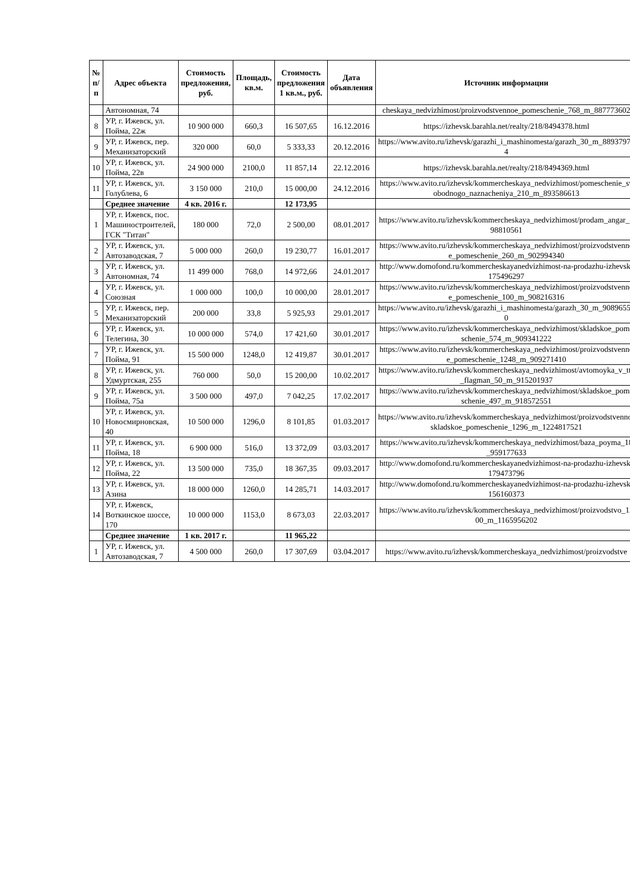| № п/п | Адрес объекта | Стоимость предложения, руб. | Площадь, кв.м. | Стоимость предложения 1 кв.м., руб. | Дата объявления | Источник информации |
| --- | --- | --- | --- | --- | --- | --- |
| | Автономная, 74 | | | | | cheskaya_nedvizhimost/proizvodstvennoe_pomeschenie_768_m_887773602 |
| 8 | УР, г. Ижевск, ул. Пойма, 22ж | 10 900 000 | 660,3 | 16 507,65 | 16.12.2016 | https://izhevsk.barahla.net/realty/218/8494378.html |
| 9 | УР, г. Ижевск, пер. Механизаторский | 320 000 | 60,0 | 5 333,33 | 20.12.2016 | https://www.avito.ru/izhevsk/garazhi_i_mashinomesta/garazh_30_m_889379754 |
| 10 | УР, г. Ижевск, ул. Пойма, 22в | 24 900 000 | 2100,0 | 11 857,14 | 22.12.2016 | https://izhevsk.barahla.net/realty/218/8494369.html |
| 11 | УР, г. Ижевск, ул. Голублева, 6 | 3 150 000 | 210,0 | 15 000,00 | 24.12.2016 | https://www.avito.ru/izhevsk/kommercheskaya_nedvizhimost/pomeschenie_svobodnogo_naznacheniya_210_m_893586613 |
| | Среднее значение | 4 кв. 2016 г. | | 12 173,95 | | |
| 1 | УР, г. Ижевск, пос. Машиностроителей, ГСК "Титан" | 180 000 | 72,0 | 2 500,00 | 08.01.2017 | https://www.avito.ru/izhevsk/kommercheskaya_nedvizhimost/prodam_angar_898810561 |
| 2 | УР, г. Ижевск, ул. Автозаводская, 7 | 5 000 000 | 260,0 | 19 230,77 | 16.01.2017 | https://www.avito.ru/izhevsk/kommercheskaya_nedvizhimost/proizvodstvennoe_pomeschenie_260_m_902994340 |
| 3 | УР, г. Ижевск, ул. Автономная, 74 | 11 499 000 | 768,0 | 14 972,66 | 24.01.2017 | http://www.domofond.ru/kommercheskayanedvizhimost-na-prodazhu-izhevsk-175496297 |
| 4 | УР, г. Ижевск, ул. Союзная | 1 000 000 | 100,0 | 10 000,00 | 28.01.2017 | https://www.avito.ru/izhevsk/kommercheskaya_nedvizhimost/proizvodstvennoe_pomeschenie_100_m_908216316 |
| 5 | УР, г. Ижевск, пер. Механизаторский | 200 000 | 33,8 | 5 925,93 | 29.01.2017 | https://www.avito.ru/izhevsk/garazhi_i_mashinomesta/garazh_30_m_908965560 |
| 6 | УР, г. Ижевск, ул. Телегина, 30 | 10 000 000 | 574,0 | 17 421,60 | 30.01.2017 | https://www.avito.ru/izhevsk/kommercheskaya_nedvizhimost/skladskoe_pomeschenie_574_m_909341222 |
| 7 | УР, г. Ижевск, ул. Пойма, 91 | 15 500 000 | 1248,0 | 12 419,87 | 30.01.2017 | https://www.avito.ru/izhevsk/kommercheskaya_nedvizhimost/proizvodstvennoe_pomeschenie_1248_m_909271410 |
| 8 | УР, г. Ижевск, ул. Удмуртская, 255 | 760 000 | 50,0 | 15 200,00 | 10.02.2017 | https://www.avito.ru/izhevsk/kommercheskaya_nedvizhimost/avtomoyka_v_tts_flagman_50_m_915201937 |
| 9 | УР, г. Ижевск, ул. Пойма, 75а | 3 500 000 | 497,0 | 7 042,25 | 17.02.2017 | https://www.avito.ru/izhevsk/kommercheskaya_nedvizhimost/skladskoe_pomeschenie_497_m_918572551 |
| 10 | УР, г. Ижевск, ул. Новосмирновская, 40 | 10 500 000 | 1296,0 | 8 101,85 | 01.03.2017 | https://www.avito.ru/izhevsk/kommercheskaya_nedvizhimost/proizvodstvenno-skladskoe_pomeschenie_1296_m_1224817521 |
| 11 | УР, г. Ижевск, ул. Пойма, 18 | 6 900 000 | 516,0 | 13 372,09 | 03.03.2017 | https://www.avito.ru/izhevsk/kommercheskaya_nedvizhimost/baza_poyma_18_959177633 |
| 12 | УР, г. Ижевск, ул. Пойма, 22 | 13 500 000 | 735,0 | 18 367,35 | 09.03.2017 | http://www.domofond.ru/kommercheskayanedvizhimost-na-prodazhu-izhevsk-179473796 |
| 13 | УР, г. Ижевск, ул. Азина | 18 000 000 | 1260,0 | 14 285,71 | 14.03.2017 | http://www.domofond.ru/kommercheskayanedvizhimost-na-prodazhu-izhevsk-156160373 |
| 14 | УР, г. Ижевск, Воткинское шоссе, 170 | 10 000 000 | 1153,0 | 8 673,03 | 22.03.2017 | https://www.avito.ru/izhevsk/kommercheskaya_nedvizhimost/proizvodstvo_1200_m_1165956202 |
| | Среднее значение | 1 кв. 2017 г. | | 11 965,22 | | |
| 1 | УР, г. Ижевск, ул. Автозаводская, 7 | 4 500 000 | 260,0 | 17 307,69 | 03.04.2017 | https://www.avito.ru/izhevsk/kommercheskaya_nedvizhimost/proizvodstve |